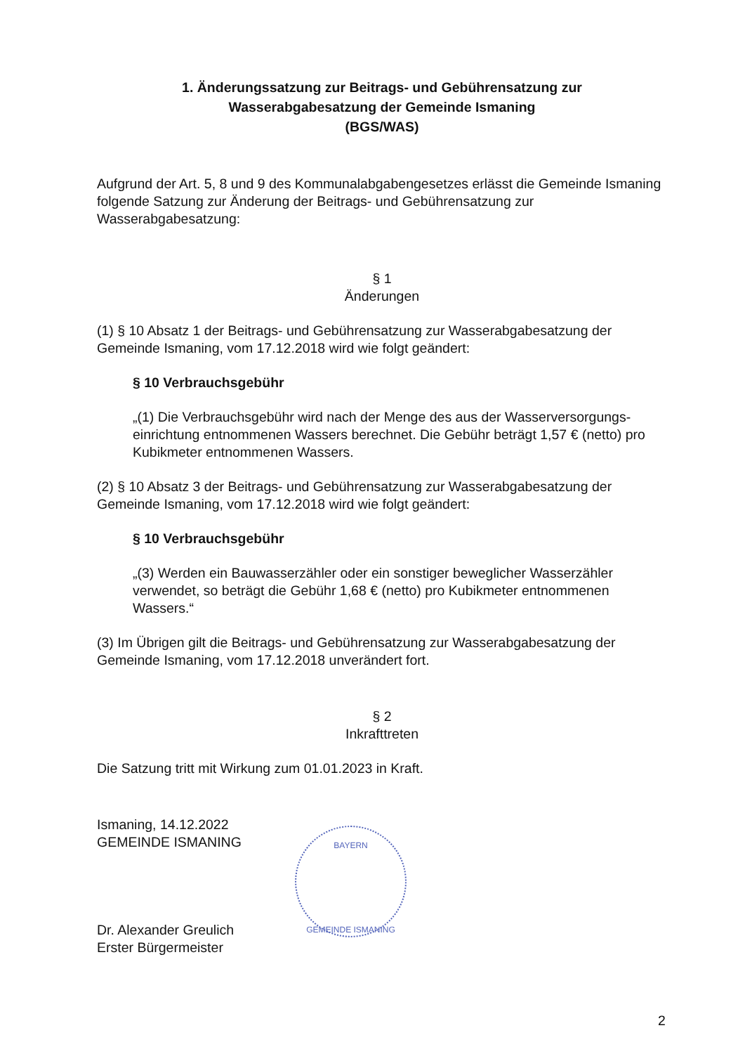1. Änderungssatzung zur Beitrags- und Gebührensatzung zur
Wasserabgabesatzung der Gemeinde Ismaning
(BGS/WAS)
Aufgrund der Art. 5, 8 und 9 des Kommunalabgabengesetzes erlässt die Gemeinde Ismaning folgende Satzung zur Änderung der Beitrags- und Gebührensatzung zur Wasserabgabesatzung:
§ 1
Änderungen
(1) § 10 Absatz 1 der Beitrags- und Gebührensatzung zur Wasserabgabesatzung der Gemeinde Ismaning, vom 17.12.2018 wird wie folgt geändert:
§ 10 Verbrauchsgebühr
„(1) Die Verbrauchsgebühr wird nach der Menge des aus der Wasserversorgungs-einrichtung entnommenen Wassers berechnet. Die Gebühr beträgt 1,57 € (netto) pro Kubikmeter entnommenen Wassers.
(2) § 10 Absatz 3 der Beitrags- und Gebührensatzung zur Wasserabgabesatzung der Gemeinde Ismaning, vom 17.12.2018 wird wie folgt geändert:
§ 10 Verbrauchsgebühr
„(3) Werden ein Bauwasserzähler oder ein sonstiger beweglicher Wasserzähler verwendet, so beträgt die Gebühr 1,68 € (netto) pro Kubikmeter entnommenen Wassers.“
(3) Im Übrigen gilt die Beitrags- und Gebührensatzung zur Wasserabgabesatzung der Gemeinde Ismaning, vom 17.12.2018 unverändert fort.
§ 2
Inkrafttreten
Die Satzung tritt mit Wirkung zum 01.01.2023 in Kraft.
Ismaning, 14.12.2022
GEMEINDE ISMANING
Dr. Alexander Greulich
Erster Bürgermeister
BAYERN
GEMEINDE ISMANING
2